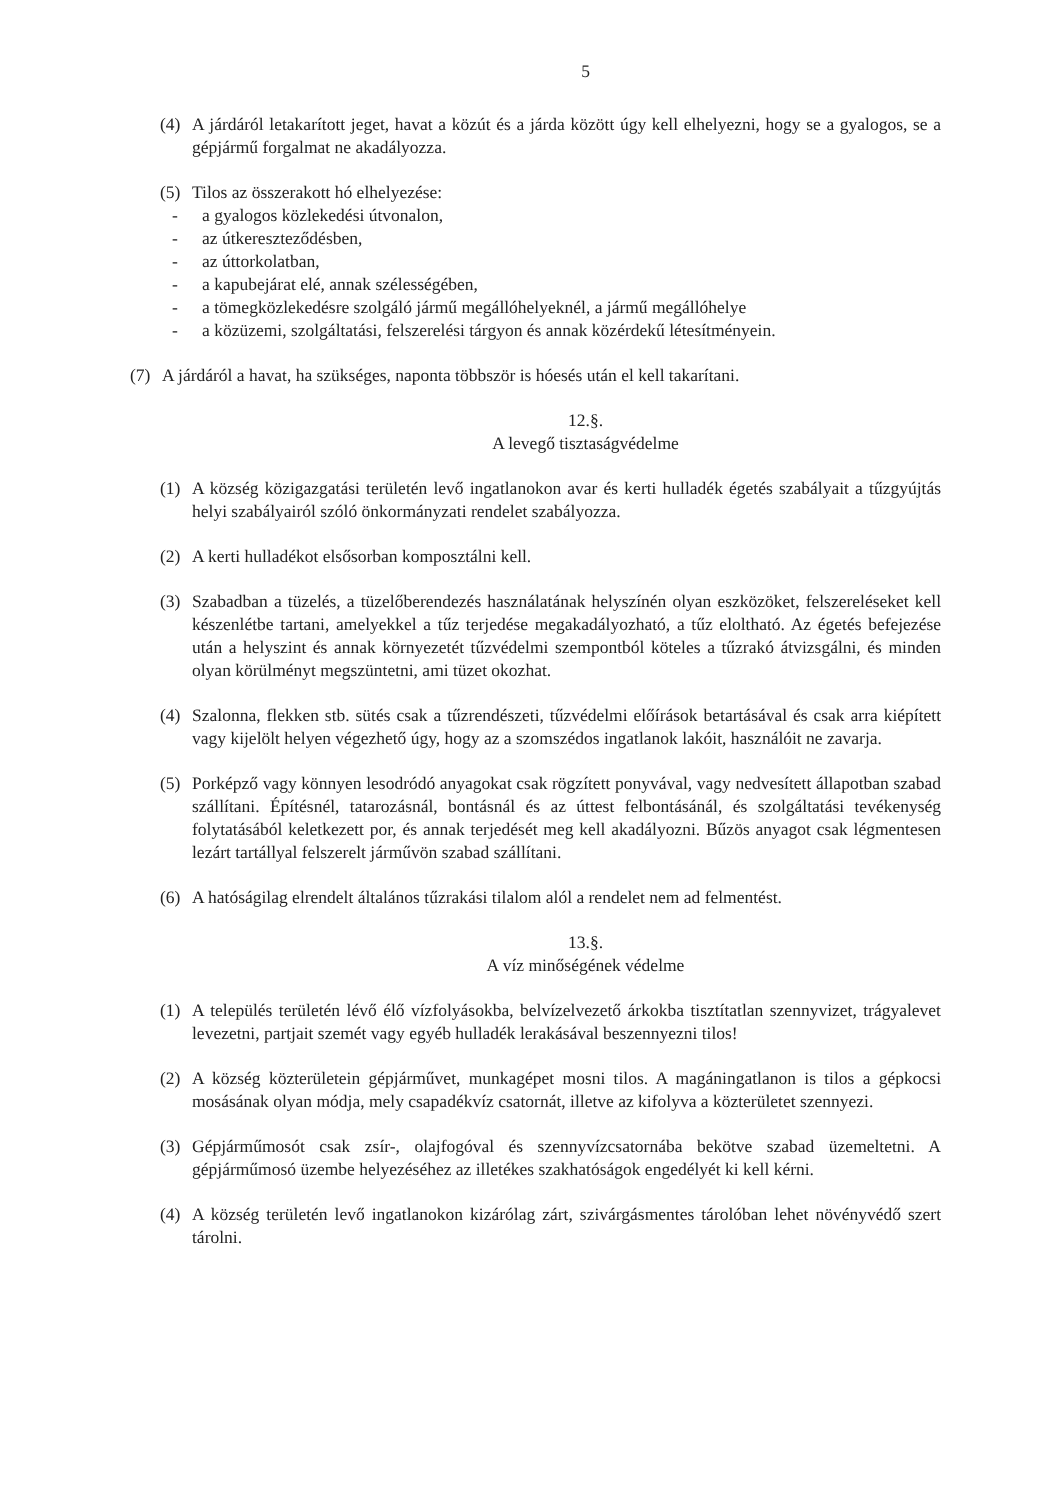5
(4) A járdáról letakarított jeget, havat a közút és a járda között úgy kell elhelyezni, hogy se a gyalogos, se a gépjármű forgalmat ne akadályozza.
(5) Tilos az összerakott hó elhelyezése:
- a gyalogos közlekedési útvonalon,
- az útkereszteződésben,
- az úttorkolatban,
- a kapubejárat elé, annak szélességében,
- a tömegközlekedésre szolgáló jármű megállóhelyeknél, a jármű megállóhelye
- a közüzemi, szolgáltatási, felszerelési tárgyon és annak közérdekű létesítményein.
(7) A járdáról a havat, ha szükséges, naponta többször is hóesés után el kell takarítani.
12.§.
A levegő tisztaságvédelme
(1) A község közigazgatási területén levő ingatlanokon avar és kerti hulladék égetés szabályait a tűzgyújtás helyi szabályairól szóló önkormányzati rendelet szabályozza.
(2) A kerti hulladékot elsősorban komposztálni kell.
(3) Szabadban a tüzelés, a tüzelőberendezés használatának helyszínén olyan eszközöket, felszereléseket kell készenlétbe tartani, amelyekkel a tűz terjedése megakadályozható, a tűz eloltható. Az égetés befejezése után a helyszint és annak környezetét tűzvédelmi szempontból köteles a tűzrakó átvizsgálni, és minden olyan körülményt megszüntetni, ami tüzet okozhat.
(4) Szalonna, flekken stb. sütés csak a tűzrendészeti, tűzvédelmi előírások betartásával és csak arra kiépített vagy kijelölt helyen végezhető úgy, hogy az a szomszédos ingatlanok lakóit, használóit ne zavarja.
(5) Porképző vagy könnyen lesodródó anyagokat csak rögzített ponyvával, vagy nedvesített állapotban szabad szállítani. Építésnél, tatarozásnál, bontásnál és az úttest felbontásánál, és szolgáltatási tevékenység folytatásából keletkezett por, és annak terjedését meg kell akadályozni. Bűzös anyagot csak légmentesen lezárt tartállyal felszerelt járművön szabad szállítani.
(6) A hatóságilag elrendelt általános tűzrakási tilalom alól a rendelet nem ad felmentést.
13.§.
A víz minőségének védelme
(1) A település területén lévő élő vízfolyásokba, belvízelvezető árkokba tisztítatlan szennyvizet, trágyalevet levezetni, partjait szemét vagy egyéb hulladék lerakásával beszennyezni tilos!
(2) A község közterületein gépjárművet, munkagépet mosni tilos. A magáningatlanon is tilos a gépkocsi mosásának olyan módja, mely csapadékvíz csatornát, illetve az kifolyva a közterületet szennyezi.
(3) Gépjárműmosót csak zsír-, olajfogóval és szennyvízcsatornába bekötve szabad üzemeltetni. A gépjárműmosó üzembe helyezéséhez az illetékes szakhatóságok engedélyét ki kell kérni.
(4) A község területén levő ingatlanokon kizárólag zárt, szivárgásmentes tárolóban lehet növényvédő szert tárolni.